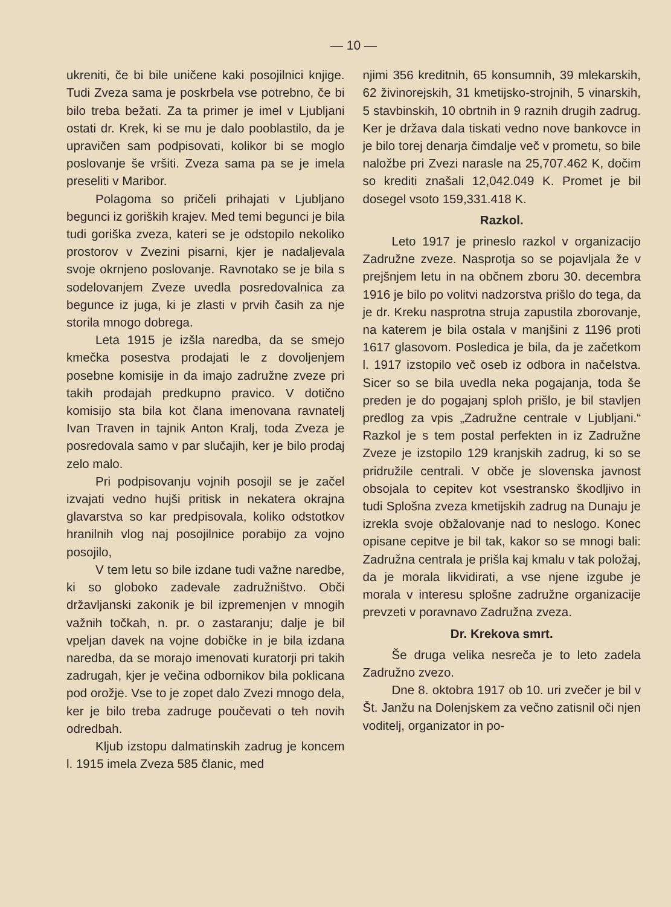— 10 —
ukreniti, če bi bile uničene kaki posojilnici knjige. Tudi Zveza sama je poskrbela vse potrebno, če bi bilo treba bežati. Za ta primer je imel v Ljubljani ostati dr. Krek, ki se mu je dalo pooblastilo, da je upravičen sam podpisovati, kolikor bi se moglo poslovanje še vršiti. Zveza sama pa se je imela preseliti v Maribor.
Polagoma so pričeli prihajati v Ljubljano begunci iz goriških krajev. Med temi begunci je bila tudi goriška zveza, kateri se je odstopilo nekoliko prostorov v Zvezini pisarni, kjer je nadaljevala svoje okrnjeno poslovanje. Ravnotako se je bila s sodelovanjem Zveze uvedla posredovalnica za begunce iz juga, ki je zlasti v prvih časih za nje storila mnogo dobrega.
Leta 1915 je izšla naredba, da se smejo kmečka posestva prodajati le z dovoljenjem posebne komisije in da imajo zadružne zveze pri takih prodajah predkupno pravico. V dotično komisijo sta bila kot člana imenovana ravnatelj Ivan Traven in tajnik Anton Kralj, toda Zveza je posredovala samo v par slučajih, ker je bilo prodaj zelo malo.
Pri podpisovanju vojnih posojil se je začel izvajati vedno hujši pritisk in nekatera okrajna glavarstva so kar predpisovala, koliko odstotkov hranilnih vlog naj posojilnice porabijo za vojno posojilo,
V tem letu so bile izdane tudi važne naredbe, ki so globoko zadevale zadružništvo. Obči državljanski zakonik je bil izpremenjen v mnogih važnih točkah, n. pr. o zastaranju; dalje je bil vpeljan davek na vojne dobičke in je bila izdana naredba, da se morajo imenovati kuratorji pri takih zadrugah, kjer je večina odbornikov bila poklicana pod orožje. Vse to je zopet dalo Zvezi mnogo dela, ker je bilo treba zadruge poučevati o teh novih odredbah.
Kljub izstopu dalmatinskih zadrug je koncem l. 1915 imela Zveza 585 članic, med
njimi 356 kreditnih, 65 konsumnih, 39 mlekarskih, 62 živinorejskih, 31 kmetijsko-strojnih, 5 vinarskih, 5 stavbinskih, 10 obrtnih in 9 raznih drugih zadrug. Ker je država dala tiskati vedno nove bankovce in je bilo torej denarja čimdalje več v prometu, so bile naložbe pri Zvezi narasle na 25,707.462 K, dočim so krediti znašali 12,042.049 K. Promet je bil dosegel vsoto 159,331.418 K.
Razkol.
Leto 1917 je prineslo razkol v organizacijo Zadružne zveze. Nasprotja so se pojavljala že v prejšnjem letu in na občnem zboru 30. decembra 1916 je bilo po volitvi nadzorstva prišlo do tega, da je dr. Kreku nasprotna struja zapustila zborovanje, na katerem je bila ostala v manjšini z 1196 proti 1617 glasovom. Posledica je bila, da je začetkom l. 1917 izstopilo več oseb iz odbora in načelstva. Sicer so se bila uvedla neka pogajanja, toda še preden je do pogajanj sploh prišlo, je bil stavljen predlog za vpis „Zadružne centrale v Ljubljani.“ Razkol je s tem postal perfekten in iz Zadružne Zveze je izstopilo 129 kranjskih zadrug, ki so se pridružile centrali. V obče je slovenska javnost obsojala to cepitev kot vsestransko škodljivo in tudi Splošna zveza kmetijskih zadrug na Dunaju je izrekla svoje obžalovanje nad to neslogo. Konec opisane cepitve je bil tak, kakor so se mnogi bali: Zadružna centrala je prišla kaj kmalu v tak položaj, da je morala likvidirati, a vse njene izgube je morala v interesu splošne zadružne organizacije prevzeti v poravnavo Zadružna zveza.
Dr. Krekova smrt.
Še druga velika nesreča je to leto zadela Zadružno zvezo.
Dne 8. oktobra 1917 ob 10. uri zvečer je bil v Št. Janžu na Dolenjskem za večno zatisnil oči njen voditelj, organizator in po-